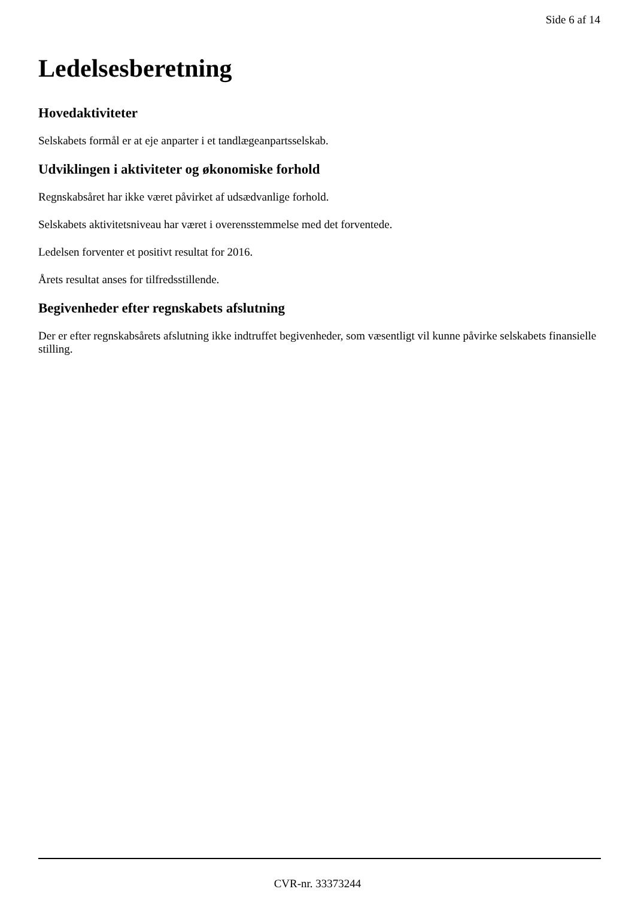Side 6 af 14
Ledelsesberetning
Hovedaktiviteter
Selskabets formål er at eje anparter i et tandlægeanpartsselskab.
Udviklingen i aktiviteter og økonomiske forhold
Regnskabsåret har ikke været påvirket af udsædvanlige forhold.
Selskabets aktivitetsniveau har været i overensstemmelse med det forventede.
Ledelsen forventer et positivt resultat for 2016.
Årets resultat anses for tilfredsstillende.
Begivenheder efter regnskabets afslutning
Der er efter regnskabsårets afslutning ikke indtruffet begivenheder, som væsentligt vil kunne påvirke selskabets finansielle stilling.
CVR-nr. 33373244